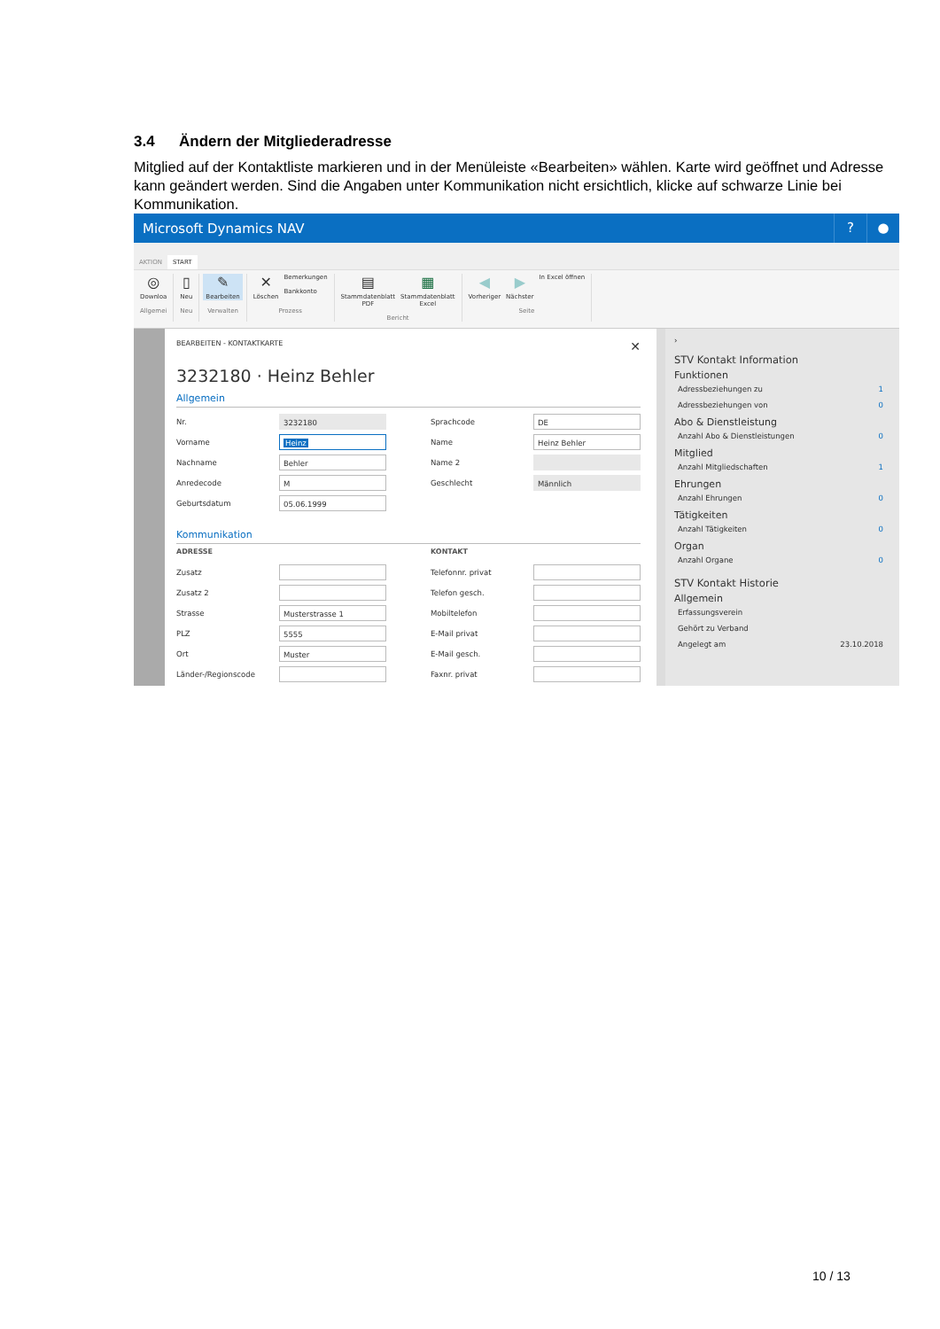3.4 Ändern der Mitgliederadresse
Mitglied auf der Kontaktliste markieren und in der Menüleiste «Bearbeiten» wählen. Karte wird geöffnet und Adresse kann geändert werden. Sind die Angaben unter Kommunikation nicht ersichtlich, klicke auf schwarze Linie bei Kommunikation.
Microsoft Dynamics NAV
? ●
AKTION
START
◎
Downloa
Allgemei
▯
Neu
Neu
✎
Bearbeiten
Verwalten
✕
Löschen
Bemerkungen
Bankkonto
Prozess
▤
Stammdatenblatt
PDF
▦
Stammdatenblatt
Excel
Bericht
◀
Vorheriger
▶
Nächster
In Excel öffnen
Seite
BEARBEITEN - KONTAKTKARTE ✕
3232180 · Heinz Behler
Allgemein
Nr. 3232180
Vorname Heinz
Nachname Behler
Anredecode M
Geburtsdatum 05.06.1999
Sprachcode DE
Name Heinz Behler
Name 2
Geschlecht Männlich
Kommunikation
ADRESSE
Zusatz
Zusatz 2
Strasse Musterstrasse 1
PLZ 5555
Ort Muster
Länder-/Regionscode
KONTAKT
Telefonnr. privat
Telefon gesch.
Mobiltelefon
E-Mail privat
E-Mail gesch.
Faxnr. privat
›
STV Kontakt Information
Funktionen
Adressbeziehungen zu 1
Adressbeziehungen von 0
Abo & Dienstleistung
Anzahl Abo & Dienstleistungen 0
Mitglied
Anzahl Mitgliedschaften 1
Ehrungen
Anzahl Ehrungen 0
Tätigkeiten
Anzahl Tätigkeiten 0
Organ
Anzahl Organe 0
STV Kontakt Historie
Allgemein
Erfassungsverein
Gehört zu Verband
Angelegt am 23.10.2018
10 / 13